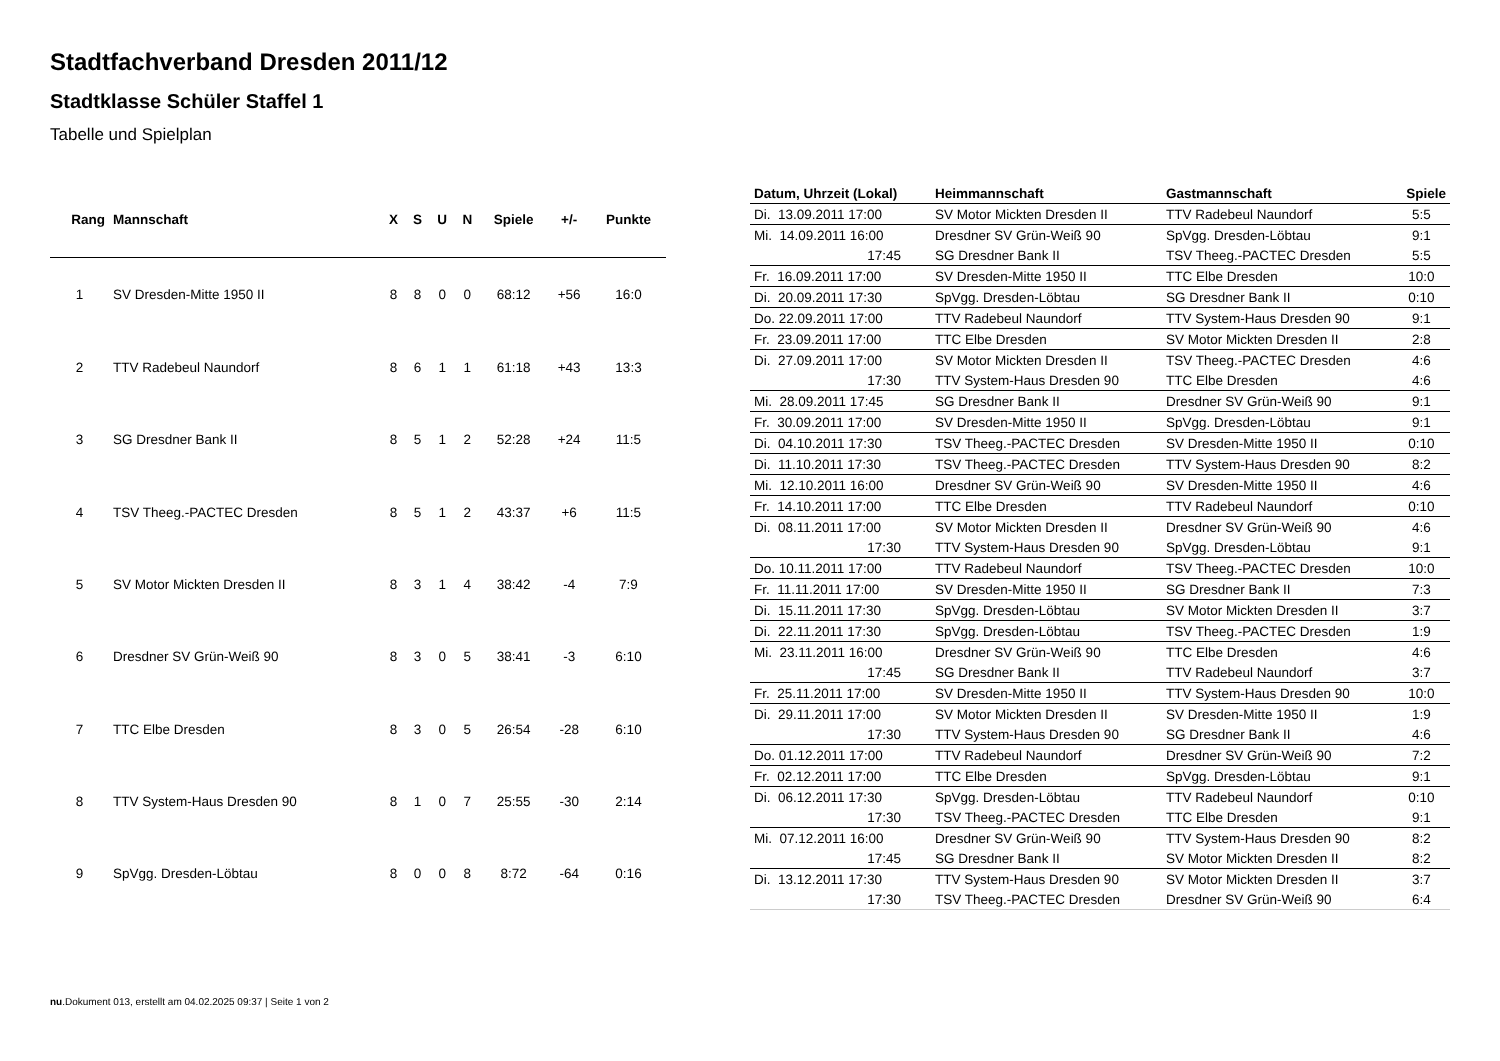Stadtfachverband Dresden 2011/12
Stadtklasse Schüler Staffel 1
Tabelle und Spielplan
| Rang | Mannschaft | X | S | U | N | Spiele | +/- | Punkte |
| --- | --- | --- | --- | --- | --- | --- | --- | --- |
| 1 | SV Dresden-Mitte 1950 II | 8 | 8 | 0 | 0 | 68:12 | +56 | 16:0 |
| 2 | TTV Radebeul Naundorf | 8 | 6 | 1 | 1 | 61:18 | +43 | 13:3 |
| 3 | SG Dresdner Bank II | 8 | 5 | 1 | 2 | 52:28 | +24 | 11:5 |
| 4 | TSV Theeg.-PACTEC Dresden | 8 | 5 | 1 | 2 | 43:37 | +6 | 11:5 |
| 5 | SV Motor Mickten Dresden II | 8 | 3 | 1 | 4 | 38:42 | -4 | 7:9 |
| 6 | Dresdner SV Grün-Weiß 90 | 8 | 3 | 0 | 5 | 38:41 | -3 | 6:10 |
| 7 | TTC Elbe Dresden | 8 | 3 | 0 | 5 | 26:54 | -28 | 6:10 |
| 8 | TTV System-Haus Dresden 90 | 8 | 1 | 0 | 7 | 25:55 | -30 | 2:14 |
| 9 | SpVgg. Dresden-Löbtau | 8 | 0 | 0 | 8 | 8:72 | -64 | 0:16 |
| Datum, Uhrzeit (Lokal) | Heimmannschaft | Gastmannschaft | Spiele |
| --- | --- | --- | --- |
| Di. 13.09.2011 17:00 | SV Motor Mickten Dresden II | TTV Radebeul Naundorf | 5:5 |
| Mi. 14.09.2011 16:00 | Dresdner SV Grün-Weiß 90 | SpVgg. Dresden-Löbtau | 9:1 |
| 17:45 | SG Dresdner Bank II | TSV Theeg.-PACTEC Dresden | 5:5 |
| Fr. 16.09.2011 17:00 | SV Dresden-Mitte 1950 II | TTC Elbe Dresden | 10:0 |
| Di. 20.09.2011 17:30 | SpVgg. Dresden-Löbtau | SG Dresdner Bank II | 0:10 |
| Do. 22.09.2011 17:00 | TTV Radebeul Naundorf | TTV System-Haus Dresden 90 | 9:1 |
| Fr. 23.09.2011 17:00 | TTC Elbe Dresden | SV Motor Mickten Dresden II | 2:8 |
| Di. 27.09.2011 17:00 | SV Motor Mickten Dresden II | TSV Theeg.-PACTEC Dresden | 4:6 |
| 17:30 | TTV System-Haus Dresden 90 | TTC Elbe Dresden | 4:6 |
| Mi. 28.09.2011 17:45 | SG Dresdner Bank II | Dresdner SV Grün-Weiß 90 | 9:1 |
| Fr. 30.09.2011 17:00 | SV Dresden-Mitte 1950 II | SpVgg. Dresden-Löbtau | 9:1 |
| Di. 04.10.2011 17:30 | TSV Theeg.-PACTEC Dresden | SV Dresden-Mitte 1950 II | 0:10 |
| Di. 11.10.2011 17:30 | TSV Theeg.-PACTEC Dresden | TTV System-Haus Dresden 90 | 8:2 |
| Mi. 12.10.2011 16:00 | Dresdner SV Grün-Weiß 90 | SV Dresden-Mitte 1950 II | 4:6 |
| Fr. 14.10.2011 17:00 | TTC Elbe Dresden | TTV Radebeul Naundorf | 0:10 |
| Di. 08.11.2011 17:00 | SV Motor Mickten Dresden II | Dresdner SV Grün-Weiß 90 | 4:6 |
| 17:30 | TTV System-Haus Dresden 90 | SpVgg. Dresden-Löbtau | 9:1 |
| Do. 10.11.2011 17:00 | TTV Radebeul Naundorf | TSV Theeg.-PACTEC Dresden | 10:0 |
| Fr. 11.11.2011 17:00 | SV Dresden-Mitte 1950 II | SG Dresdner Bank II | 7:3 |
| Di. 15.11.2011 17:30 | SpVgg. Dresden-Löbtau | SV Motor Mickten Dresden II | 3:7 |
| Di. 22.11.2011 17:30 | SpVgg. Dresden-Löbtau | TSV Theeg.-PACTEC Dresden | 1:9 |
| Mi. 23.11.2011 16:00 | Dresdner SV Grün-Weiß 90 | TTC Elbe Dresden | 4:6 |
| 17:45 | SG Dresdner Bank II | TTV Radebeul Naundorf | 3:7 |
| Fr. 25.11.2011 17:00 | SV Dresden-Mitte 1950 II | TTV System-Haus Dresden 90 | 10:0 |
| Di. 29.11.2011 17:00 | SV Motor Mickten Dresden II | SV Dresden-Mitte 1950 II | 1:9 |
| 17:30 | TTV System-Haus Dresden 90 | SG Dresdner Bank II | 4:6 |
| Do. 01.12.2011 17:00 | TTV Radebeul Naundorf | Dresdner SV Grün-Weiß 90 | 7:2 |
| Fr. 02.12.2011 17:00 | TTC Elbe Dresden | SpVgg. Dresden-Löbtau | 9:1 |
| Di. 06.12.2011 17:30 | SpVgg. Dresden-Löbtau | TTV Radebeul Naundorf | 0:10 |
| 17:30 | TSV Theeg.-PACTEC Dresden | TTC Elbe Dresden | 9:1 |
| Mi. 07.12.2011 16:00 | Dresdner SV Grün-Weiß 90 | TTV System-Haus Dresden 90 | 8:2 |
| 17:45 | SG Dresdner Bank II | SV Motor Mickten Dresden II | 8:2 |
| Di. 13.12.2011 17:30 | TTV System-Haus Dresden 90 | SV Motor Mickten Dresden II | 3:7 |
| 17:30 | TSV Theeg.-PACTEC Dresden | Dresdner SV Grün-Weiß 90 | 6:4 |
nu.Dokument 013, erstellt am 04.02.2025 09:37 | Seite 1 von 2